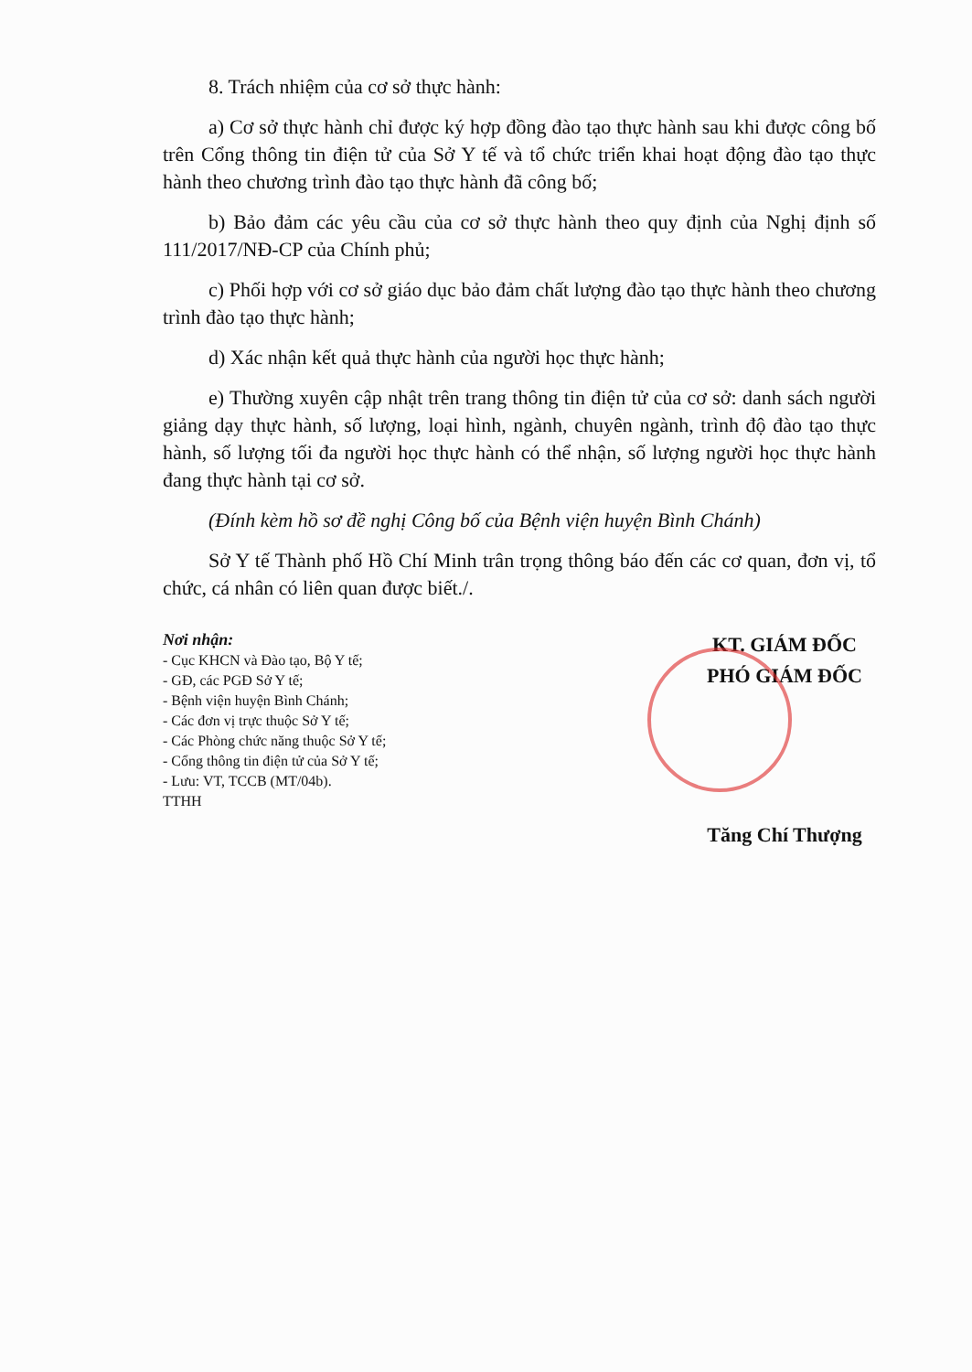8. Trách nhiệm của cơ sở thực hành:
a) Cơ sở thực hành chỉ được ký hợp đồng đào tạo thực hành sau khi được công bố trên Cổng thông tin điện tử của Sở Y tế và tổ chức triển khai hoạt động đào tạo thực hành theo chương trình đào tạo thực hành đã công bố;
b) Bảo đảm các yêu cầu của cơ sở thực hành theo quy định của Nghị định số 111/2017/NĐ-CP của Chính phủ;
c) Phối hợp với cơ sở giáo dục bảo đảm chất lượng đào tạo thực hành theo chương trình đào tạo thực hành;
d) Xác nhận kết quả thực hành của người học thực hành;
e) Thường xuyên cập nhật trên trang thông tin điện tử của cơ sở: danh sách người giảng dạy thực hành, số lượng, loại hình, ngành, chuyên ngành, trình độ đào tạo thực hành, số lượng tối đa người học thực hành có thể nhận, số lượng người học thực hành đang thực hành tại cơ sở.
(Đính kèm hồ sơ đề nghị Công bố của Bệnh viện huyện Bình Chánh)
Sở Y tế Thành phố Hồ Chí Minh trân trọng thông báo đến các cơ quan, đơn vị, tổ chức, cá nhân có liên quan được biết./.
Nơi nhận:
- Cục KHCN và Đào tạo, Bộ Y tế;
- GĐ, các PGĐ Sở Y tế;
- Bệnh viện huyện Bình Chánh;
- Các đơn vị trực thuộc Sở Y tế;
- Các Phòng chức năng thuộc Sở Y tế;
- Cổng thông tin điện tử của Sở Y tế;
- Lưu: VT, TCCB (MT/04b).
TTHH
KT. GIÁM ĐỐC
PHÓ GIÁM ĐỐC
Tăng Chí Thượng